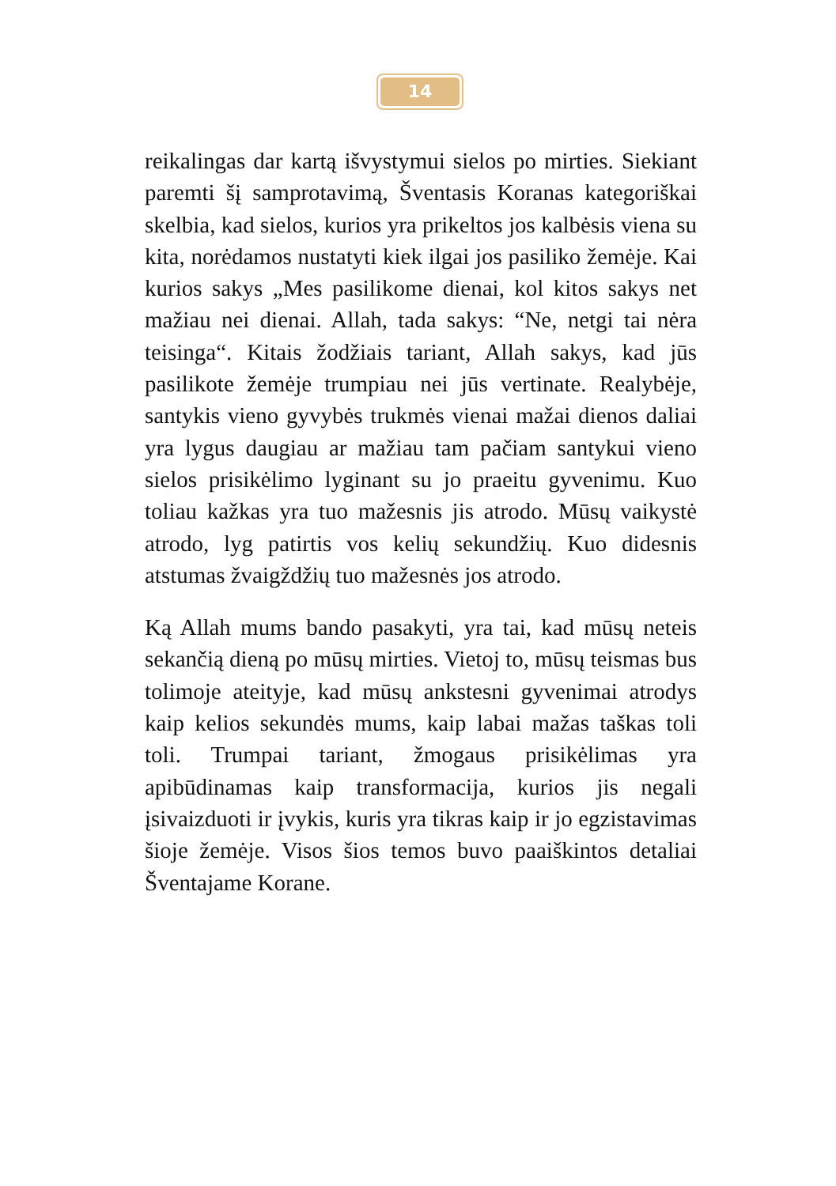14
reikalingas dar kartą išvystymui sielos po mirties. Siekiant paremti šį samprotavimą, Šventasis Koranas kategoriškai skelbia, kad sielos, kurios yra prikeltos jos kalbėsis viena su kita, norėdamos nustatyti kiek ilgai jos pasiliko žemėje. Kai kurios sakys „Mes pasilikome dienai, kol kitos sakys net mažiau nei dienai. Allah, tada sakys: “Ne, netgi tai nėra teisinga“. Kitais žodžiais tariant, Allah sakys, kad jūs pasilikote žemėje trumpiau nei jūs vertinate. Realybėje, santykis vieno gyvybės trukmės vienai mažai dienos daliai yra lygus daugiau ar mažiau tam pačiam santykui vieno sielos prisikėlimo lyginant su jo praeitu gyvenimu. Kuo toliau kažkas yra tuo mažesnis jis atrodo. Mūsų vaikystė atrodo, lyg patirtis vos kelių sekundžių. Kuo didesnis atstumas žvaigždžių tuo mažesnės jos atrodo.
Ką Allah mums bando pasakyti, yra tai, kad mūsų neteis sekančią dieną po mūsų mirties. Vietoj to, mūsų teismas bus tolimoje ateityje, kad mūsų ankstesni gyvenimai atrodys kaip kelios sekundės mums, kaip labai mažas taškas toli toli. Trumpai tariant, žmogaus prisikėlimas yra apibūdinamas kaip transformacija, kurios jis negali įsivaizduoti ir įvykis, kuris yra tikras kaip ir jo egzistavimas šioje žemėje. Visos šios temos buvo paaiškintos detaliai Šventajame Korane.